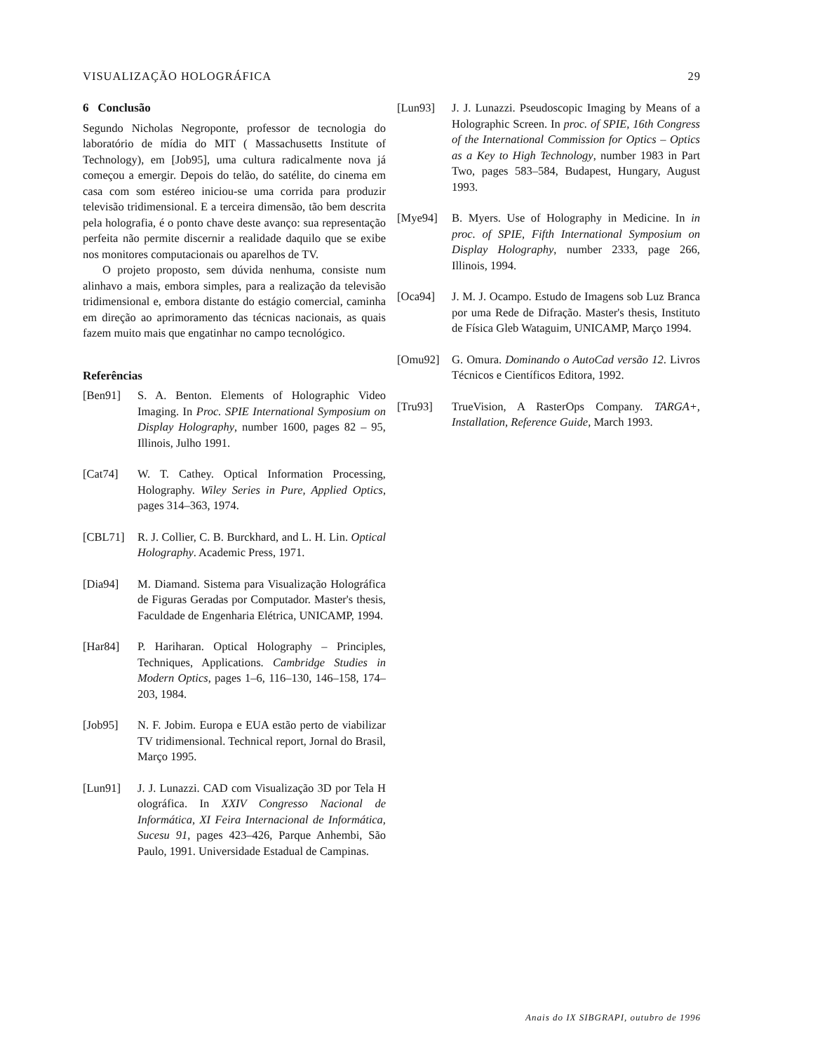VISUALIZAÇÃO HOLOGRÁFICA 29
6 Conclusão
Segundo Nicholas Negroponte, professor de tecnologia do laboratório de mídia do MIT ( Massachusetts Institute of Technology), em [Job95], uma cultura radicalmente nova já começou a emergir. Depois do telão, do satélite, do cinema em casa com som estéreo iniciou-se uma corrida para produzir televisão tridimensional. E a terceira dimensão, tão bem descrita pela holografia, é o ponto chave deste avanço: sua representação perfeita não permite discernir a realidade daquilo que se exibe nos monitores computacionais ou aparelhos de TV.
O projeto proposto, sem dúvida nenhuma, consiste num alinhavo a mais, embora simples, para a realização da televisão tridimensional e, embora distante do estágio comercial, caminha em direção ao aprimoramento das técnicas nacionais, as quais fazem muito mais que engatinhar no campo tecnológico.
Referências
[Ben91] S. A. Benton. Elements of Holographic Video Imaging. In Proc. SPIE International Symposium on Display Holography, number 1600, pages 82 – 95, Illinois, Julho 1991.
[Cat74] W. T. Cathey. Optical Information Processing, Holography. Wiley Series in Pure, Applied Optics, pages 314–363, 1974.
[CBL71] R. J. Collier, C. B. Burckhard, and L. H. Lin. Optical Holography. Academic Press, 1971.
[Dia94] M. Diamand. Sistema para Visualização Holográfica de Figuras Geradas por Computador. Master's thesis, Faculdade de Engenharia Elétrica, UNICAMP, 1994.
[Har84] P. Hariharan. Optical Holography – Principles, Techniques, Applications. Cambridge Studies in Modern Optics, pages 1–6, 116–130, 146–158, 174–203, 1984.
[Job95] N. F. Jobim. Europa e EUA estão perto de viabilizar TV tridimensional. Technical report, Jornal do Brasil, Março 1995.
[Lun91] J. J. Lunazzi. CAD com Visualização 3D por Tela H olográfica. In XXIV Congresso Nacional de Informática, XI Feira Internacional de Informática, Sucesu 91, pages 423–426, Parque Anhembi, São Paulo, 1991. Universidade Estadual de Campinas.
[Lun93] J. J. Lunazzi. Pseudoscopic Imaging by Means of a Holographic Screen. In proc. of SPIE, 16th Congress of the International Commission for Optics – Optics as a Key to High Technology, number 1983 in Part Two, pages 583–584, Budapest, Hungary, August 1993.
[Mye94] B. Myers. Use of Holography in Medicine. In in proc. of SPIE, Fifth International Symposium on Display Holography, number 2333, page 266, Illinois, 1994.
[Oca94] J. M. J. Ocampo. Estudo de Imagens sob Luz Branca por uma Rede de Difração. Master's thesis, Instituto de Física Gleb Wataguim, UNICAMP, Março 1994.
[Omu92] G. Omura. Dominando o AutoCad versão 12. Livros Técnicos e Científicos Editora, 1992.
[Tru93] TrueVision, A RasterOps Company. TARGA+, Installation, Reference Guide, March 1993.
Anais do IX SIBGRAPI, outubro de 1996